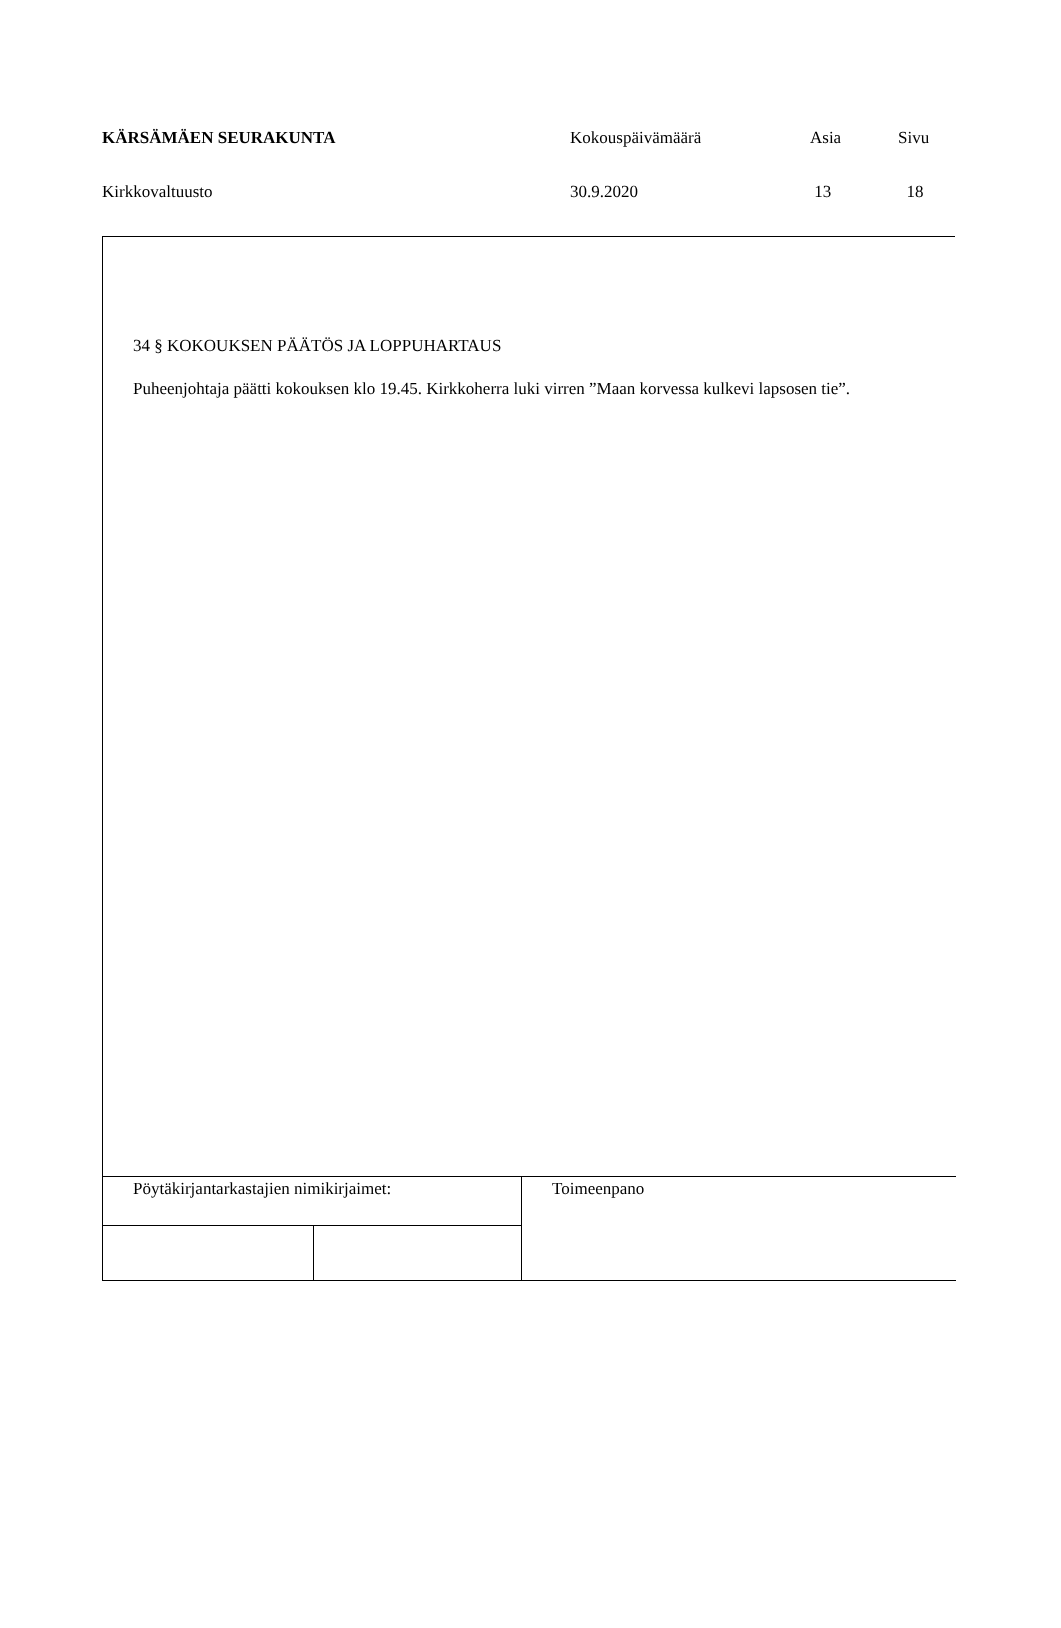| KÄRSÄMÄEN SEURAKUNTA | Kokouspäivämäärä | Asia | Sivu |
| Kirkkovaltuusto | 30.9.2020 | 13 | 18 |
34 § KOKOUKSEN PÄÄTÖS JA LOPPUHARTAUS
Puheenjohtaja päätti kokouksen klo 19.45. Kirkkoherra luki virren ”Maan korvessa kulkevi lapsosen tie”.
| Pöytäkirjantarkastajien nimikirjaimet: | | Toimeenpano |